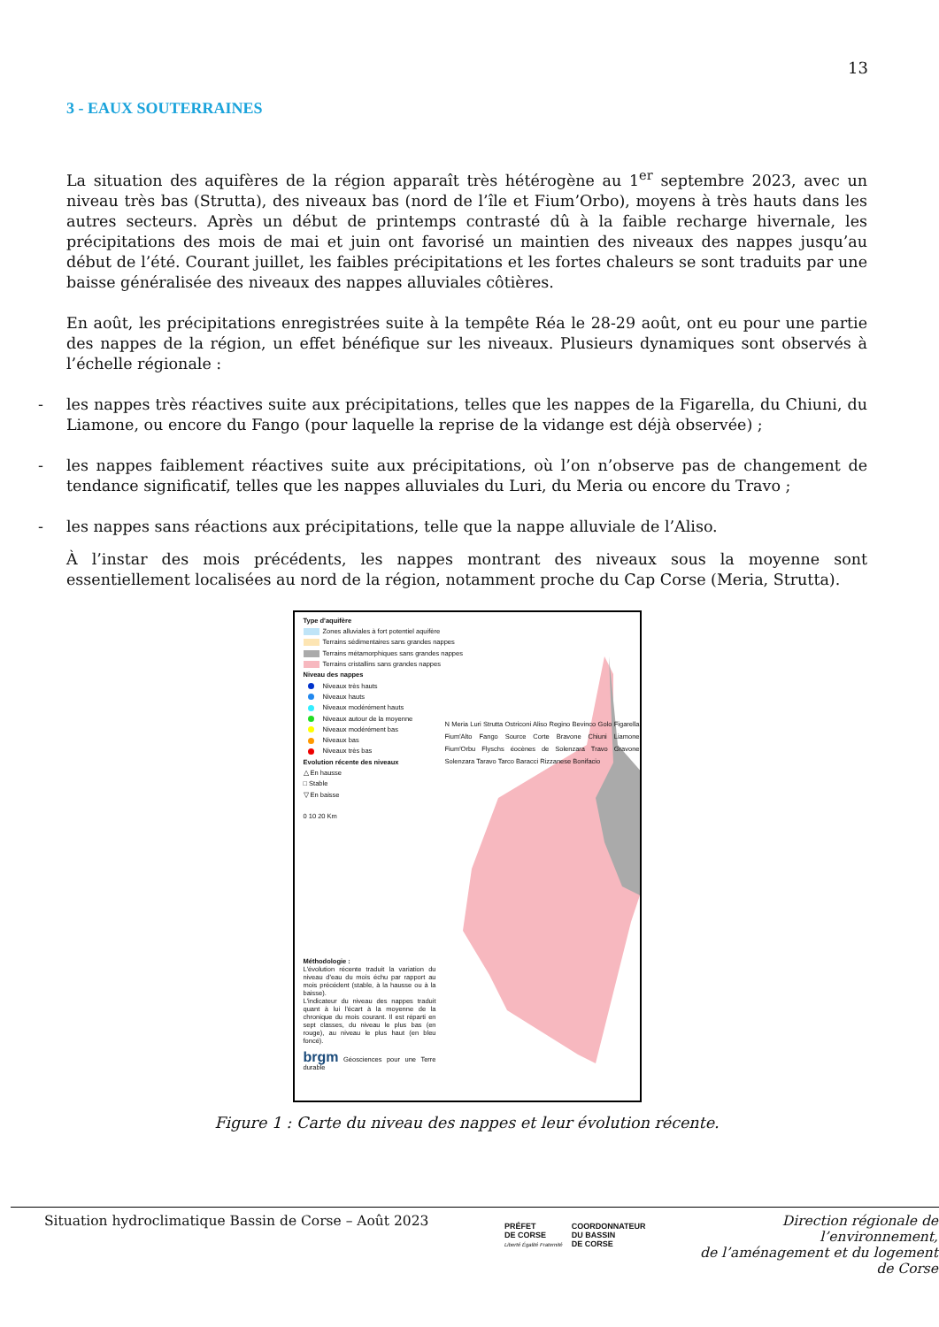13
3 - EAUX SOUTERRAINES
La situation des aquifères de la région apparaît très hétérogène au 1<sup>er</sup> septembre 2023, avec un niveau très bas (Strutta), des niveaux bas (nord de l’île et Fium’Orbo), moyens à très hauts dans les autres secteurs. Après un début de printemps contrasté dû à la faible recharge hivernale, les précipitations des mois de mai et juin ont favorisé un maintien des niveaux des nappes jusqu’au début de l’été. Courant juillet, les faibles précipitations et les fortes chaleurs se sont traduits par une baisse généralisée des niveaux des nappes alluviales côtières.
En août, les précipitations enregistrées suite à la tempête Réa le 28-29 août, ont eu pour une partie des nappes de la région, un effet bénéfique sur les niveaux. Plusieurs dynamiques sont observés à l’échelle régionale :
- les nappes très réactives suite aux précipitations, telles que les nappes de la Figarella, du Chiuni, du Liamone, ou encore du Fango (pour laquelle la reprise de la vidange est déjà observée) ;
- les nappes faiblement réactives suite aux précipitations, où l’on n’observe pas de changement de tendance significatif, telles que les nappes alluviales du Luri, du Meria ou encore du Travo ;
- les nappes sans réactions aux précipitations, telle que la nappe alluviale de l’Aliso.
À l’instar des mois précédents, les nappes montrant des niveaux sous la moyenne sont essentiellement localisées au nord de la région, notamment proche du Cap Corse (Meria, Strutta).
Type d'aquifère
Zones alluviales à fort potentiel aquifère
Terrains sédimentaires sans grandes nappes
Terrains métamorphiques sans grandes nappes
Terrains cristallins sans grandes nappes
Niveau des nappes
Niveaux très hauts
Niveaux hauts
Niveaux modérément hauts
Niveaux autour de la moyenne
Niveaux modérément bas
Niveaux bas
Niveaux très bas
Evolution récente des niveaux
△ En hausse
□ Stable
▽ En baisse
0 10 20 Km
N Meria Luri Strutta Ostriconi Aliso Regino Bevinco Golo Figarella Fium'Alto Fango Source Corte Bravone Chiuni Liamone Fium'Orbu Flyschs éocènes de Solenzara Travo Gravone Solenzara Taravo Tarco Baracci Rizzanese Bonifacio
Méthodologie :
L'évolution récente traduit la variation du niveau d'eau du mois échu par rapport au mois précédent (stable, à la hausse ou à la baisse).
L'indicateur du niveau des nappes traduit quant à lui l'écart à la moyenne de la chronique du mois courant. Il est réparti en sept classes, du niveau le plus bas (en rouge), au niveau le plus haut (en bleu foncé).
brgm Géosciences pour une Terre durable
Figure 1 : Carte du niveau des nappes et leur évolution récente.
Situation hydroclimatique Bassin de Corse – Août 2023
PRÉFET
DE CORSE
Liberté Égalité Fraternité
COORDONNATEUR
DU BASSIN
DE CORSE
Direction régionale de l’environnement,
de l’aménagement et du logement
de Corse